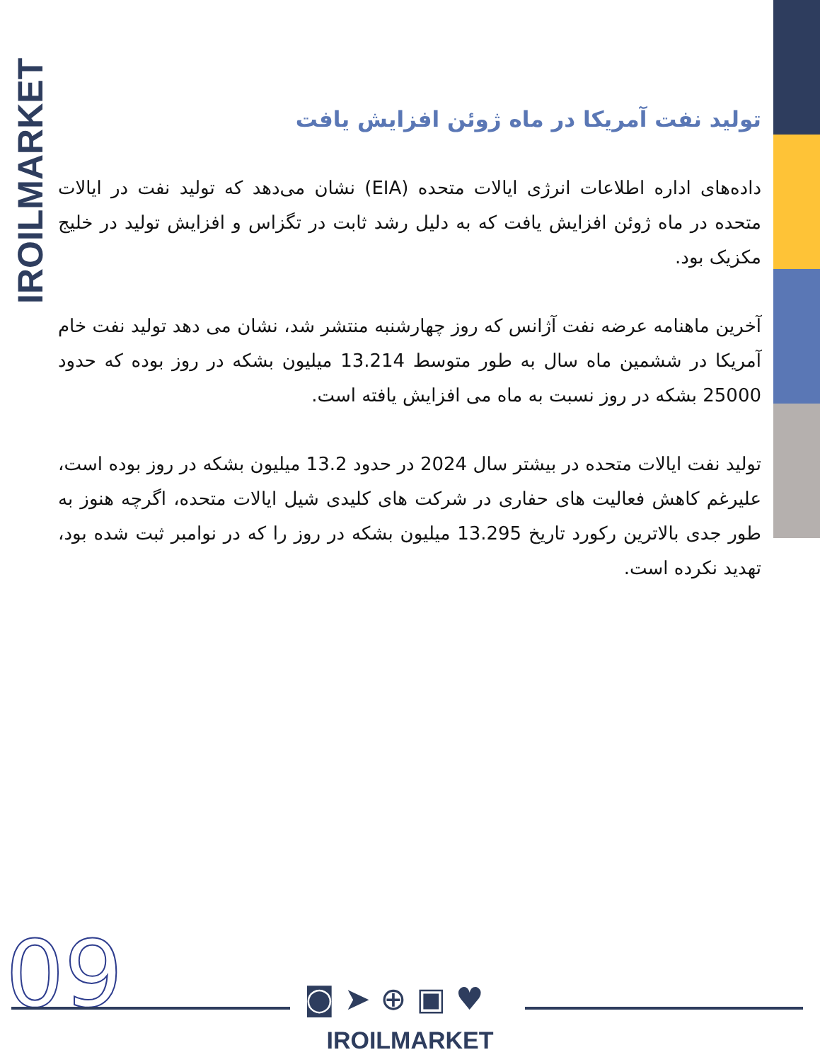IROILMARKET
تولید نفت آمریکا در ماه ژوئن افزایش یافت
داده‌های اداره اطلاعات انرژی ایالات متحده (EIA) نشان می‌دهد که تولید نفت در ایالات متحده در ماه ژوئن افزایش یافت که به دلیل رشد ثابت در تگزاس و افزایش تولید در خلیج مکزیک بود.
آخرین ماهنامه عرضه نفت آژانس که روز چهارشنبه منتشر شد، نشان می دهد تولید نفت خام آمریکا در ششمین ماه سال به طور متوسط 13.214 میلیون بشکه در روز بوده که حدود 25000 بشکه در روز نسبت به ماه می افزایش یافته است.
تولید نفت ایالات متحده در بیشتر سال 2024 در حدود 13.2 میلیون بشکه در روز بوده است، علیرغم کاهش فعالیت های حفاری در شرکت های کلیدی شیل ایالات متحده، اگرچه هنوز به طور جدی بالاترین رکورد تاریخ 13.295 میلیون بشکه در روز را که در نوامبر ثبت شده بود، تهدید نکرده است.
09 ◙➤⊕▣♥
IROILMARKET